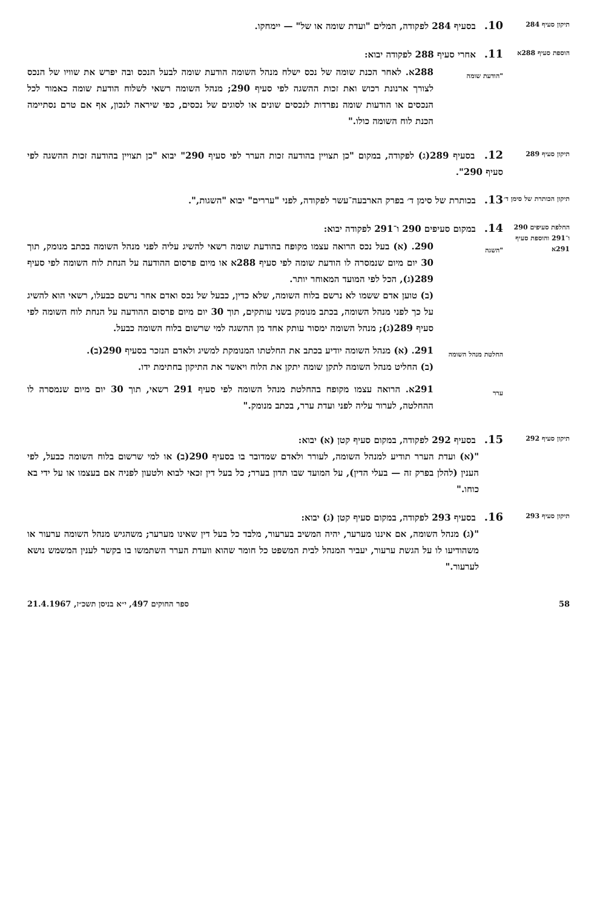תיקון סעיף 284
10. בסעיף 284 לפקודה, המלים "ועדת שומה או של" — יימחקו.
הוספת סעיף 288א
11. אחרי סעיף 288 לפקודה יבוא:
"הודעת שומה
288א. לאחר הכנת שומה של נכס ישלח מנהל השומה הודעת שומה לבעל הנכס ובה יפרש את שוויו של הנכס לצורך ארנונת רכוש ואת זכות ההשגה לפי סעיף 290; מנהל השומה רשאי לשלוח הודעת שומה כאמור לכל הנכסים או הודעות שומה נפרדות לנכסים שונים או לסוגים של נכסים, כפי שיראה לנכון, אף אם טרם נסתיימה הכנת לוח השומה כולו."
תיקון סעיף 289
12. בסעיף 289(ג) לפקודה, במקום "כן תצויין בהודעה זכות הערר לפי סעיף 290" יבוא "כן תצויין בהודעה זכות ההשגה לפי סעיף 290".
תיקון הכותרת של סימן ד׳
13. בכותרת של סימן ד׳ בפרק הארבעה־עשר לפקודה, לפני "עררים" יבוא "השגות,".
החלפת סעיפים 290 ו־291 והוספת סעיף 291א
14. במקום סעיפים 290 ו־291 לפקודה יבוא:
"השגה
290. (א) בעל נכס הרואה עצמו מקופח בהודעת שומה רשאי להשיג עליה לפני מנהל השומה בכתב מנומק, תוך 30 יום מיום שנמסרה לו הודעת שומה לפי סעיף 288א או מיום פרסום ההודעה על הנחת לוח השומה לפי סעיף 289(ג), הכל לפי המועד המאוחר יותר.
(ב) טוען אדם ששמו לא נרשם בלוח השומה, שלא כדין, כבעל של נכס ואדם אחר נרשם כבעלו, רשאי הוא להשיג על כך לפני מנהל השומה, בכתב מנומק בשני עותקים, תוך 30 יום מיום פרסום ההודעה על הנחת לוח השומה לפי סעיף 289(ג); מנהל השומה ימסור עותק אחד מן ההשגה למי שרשום בלוח השומה כבעל.
החלטת מנהל השומה
291. (א) מנהל השומה יודיע בכתב את החלטתו המנומקת למשיג ולאדם הנזכר בסעיף 290(ב).
(ב) החליט מנהל השומה לתקן שומה יתקן את הלוח ויאשר את התיקון בחתימת ידו.
ערר
291א. הרואה עצמו מקופח בהחלטת מנהל השומה לפי סעיף 291 רשאי, תוך 30 יום מיום שנמסרה לו ההחלטה, לערור עליה לפני ועדת ערר, בכתב מנומק."
תיקון סעיף 292
15. בסעיף 292 לפקודה, במקום סעיף קטן (א) יבוא:
"(א) ועדת הערר תודיע למנהל השומה, לעורר ולאדם שמדובר בו בסעיף 290(ב) או למי שרשום בלוח השומה כבעל, לפי הענין (להלן בפרק זה — בעלי הדין), על המועד שבו תדון בערר; כל בעל דין זכאי לבוא ולטעון לפניה אם בעצמו או על ידי בא כוחו."
תיקון סעיף 293
16. בסעיף 293 לפקודה, במקום סעיף קטן (ג) יבוא:
"(ג) מנהל השומה, אם איננו מערער, יהיה המשיב בערעור, מלבד כל בעל דין שאינו מערער; משהגיש מנהל השומה ערעור או משהודיעו לו על הגשת ערעור, יעביר המנהל לבית המשפט כל חומר שהוא וועדת הערר השתמשו בו בקשר לענין המשמש נושא לערעור."
58 ספר החוקים 497, י״א בניסן תשכ״ז, 21.4.1967